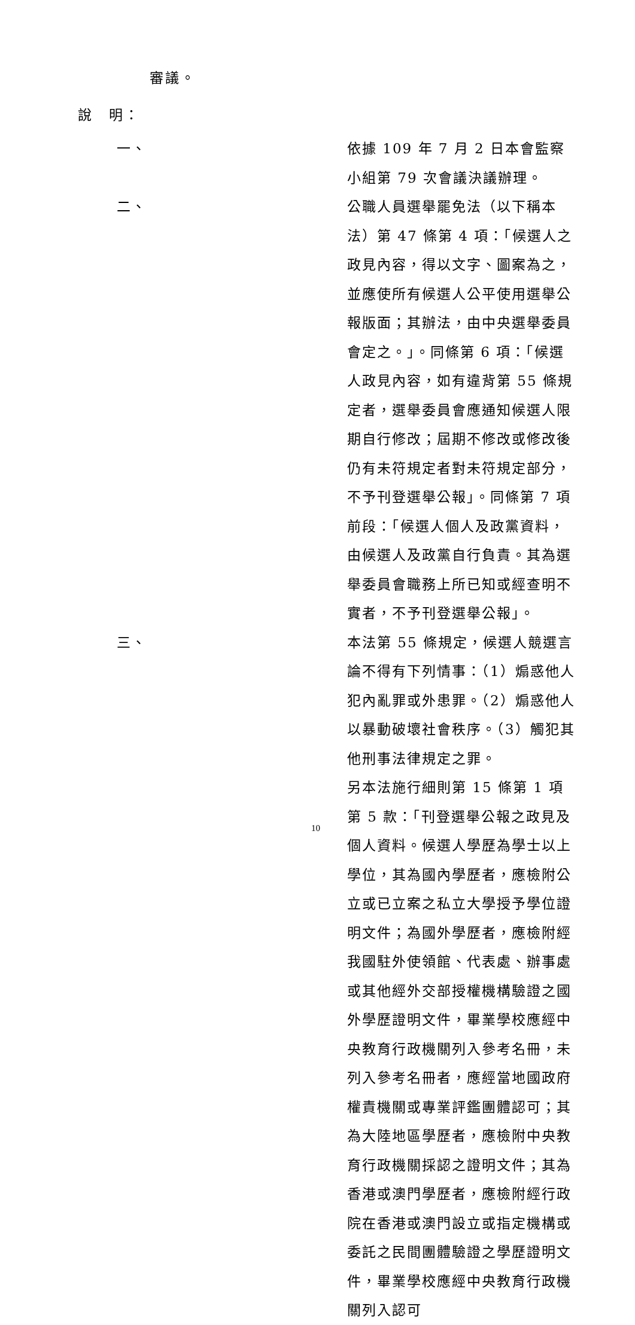審議。
說　明：
一、 依據 109 年 7 月 2 日本會監察小組第 79 次會議決議辦理。
二、 公職人員選舉罷免法（以下稱本法）第 47 條第 4 項：「候選人之政見內容，得以文字、圖案為之，並應使所有候選人公平使用選舉公報版面；其辦法，由中央選舉委員會定之。」。同條第 6 項：「候選人政見內容，如有違背第 55 條規定者，選舉委員會應通知候選人限期自行修改；屆期不修改或修改後仍有未符規定者對未符規定部分，不予刊登選舉公報」。同條第 7 項前段：「候選人個人及政黨資料，由候選人及政黨自行負責。其為選舉委員會職務上所已知或經查明不實者，不予刊登選舉公報」。
三、 本法第 55 條規定，候選人競選言論不得有下列情事：（1）煽惑他人犯內亂罪或外患罪。（2）煽惑他人以暴動破壞社會秩序。（3）觸犯其他刑事法律規定之罪。
另本法施行細則第 15 條第 1 項第 5 款：「刊登選舉公報之政見及個人資料。候選人學歷為學士以上學位，其為國內學歷者，應檢附公立或已立案之私立大學授予學位證明文件；為國外學歷者，應檢附經我國駐外使領館、代表處、辦事處或其他經外交部授權機構驗證之國外學歷證明文件，畢業學校應經中央教育行政機關列入參考名冊，未列入參考名冊者，應經當地國政府權責機關或專業評鑑團體認可；其為大陸地區學歷者，應檢附中央教育行政機關採認之證明文件；其為香港或澳門學歷者，應檢附經行政院在香港或澳門設立或指定機構或委託之民間團體驗證之學歷證明文件，畢業學校應經中央教育行政機關列入認可
10